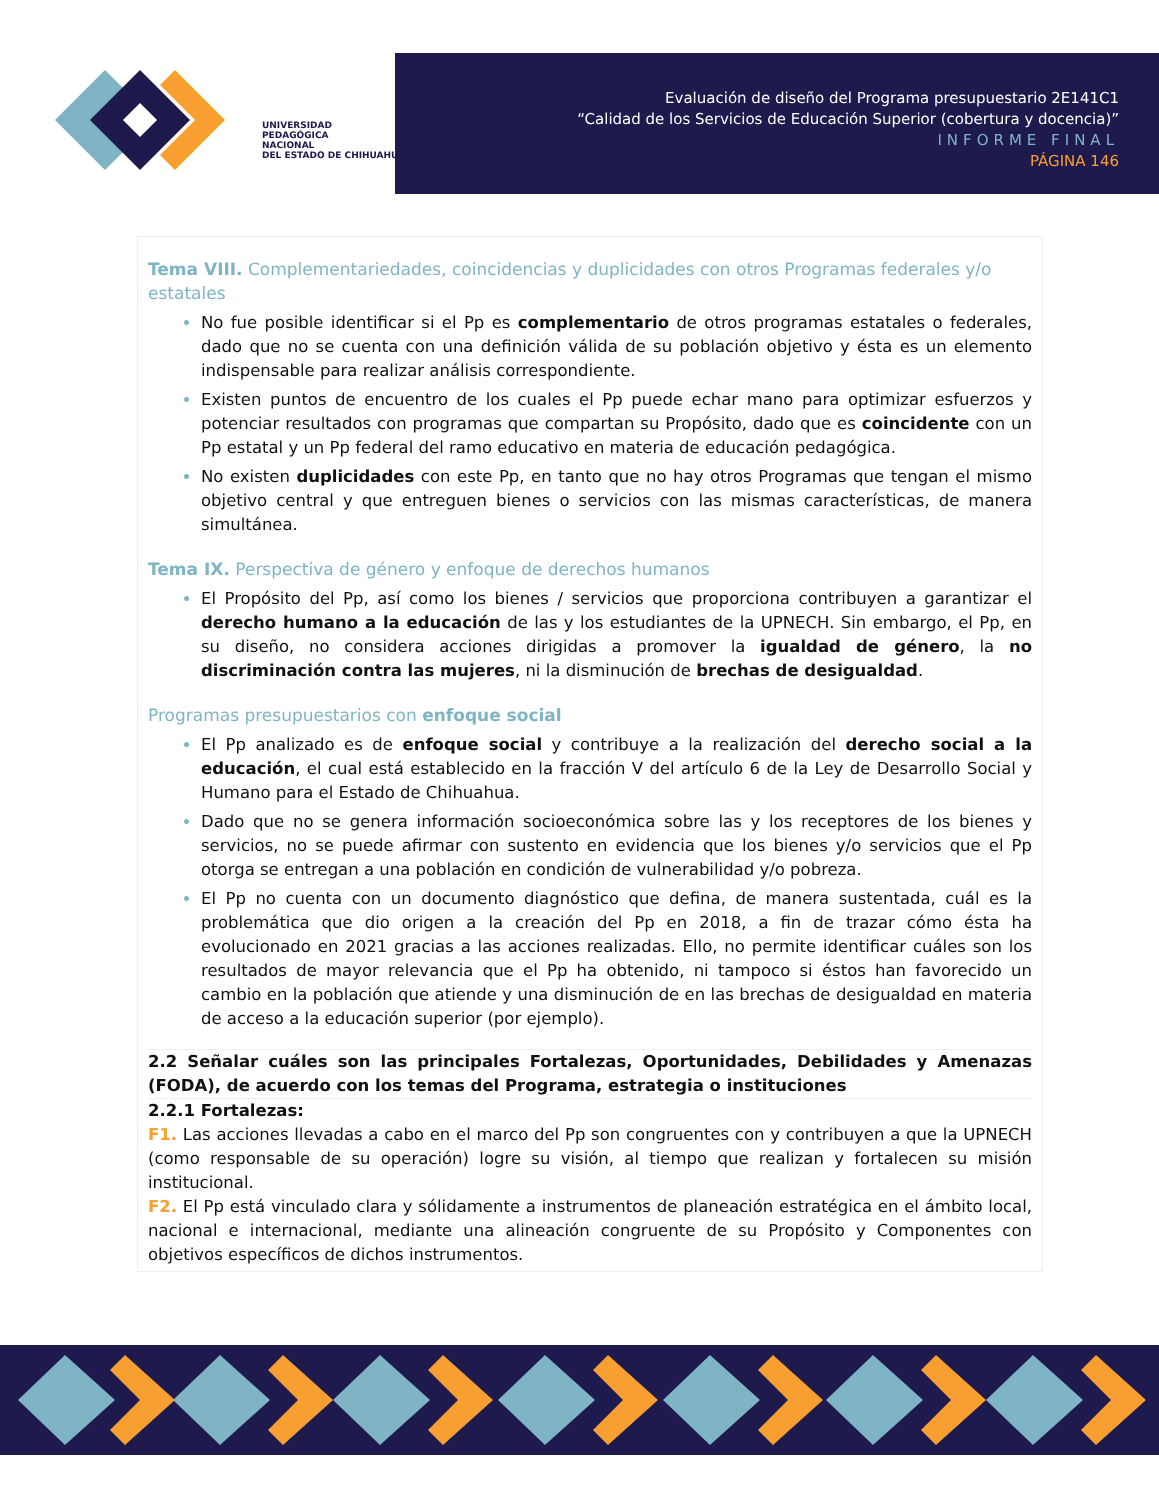UNIVERSIDAD
PEDAGÓGICA
NACIONAL
DEL ESTADO DE CHIHUAHUA
Evaluación de diseño del Programa presupuestario 2E141C1
“Calidad de los Servicios de Educación Superior (cobertura y docencia)”
INFORME FINAL
PÁGINA 146
Tema VIII. Complementariedades, coincidencias y duplicidades con otros Programas federales y/o estatales
No fue posible identificar si el Pp es complementario de otros programas estatales o federales, dado que no se cuenta con una definición válida de su población objetivo y ésta es un elemento indispensable para realizar análisis correspondiente.
Existen puntos de encuentro de los cuales el Pp puede echar mano para optimizar esfuerzos y potenciar resultados con programas que compartan su Propósito, dado que es coincidente con un Pp estatal y un Pp federal del ramo educativo en materia de educación pedagógica.
No existen duplicidades con este Pp, en tanto que no hay otros Programas que tengan el mismo objetivo central y que entreguen bienes o servicios con las mismas características, de manera simultánea.
Tema IX. Perspectiva de género y enfoque de derechos humanos
El Propósito del Pp, así como los bienes / servicios que proporciona contribuyen a garantizar el derecho humano a la educación de las y los estudiantes de la UPNECH. Sin embargo, el Pp, en su diseño, no considera acciones dirigidas a promover la igualdad de género, la no discriminación contra las mujeres, ni la disminución de brechas de desigualdad.
Programas presupuestarios con enfoque social
El Pp analizado es de enfoque social y contribuye a la realización del derecho social a la educación, el cual está establecido en la fracción V del artículo 6 de la Ley de Desarrollo Social y Humano para el Estado de Chihuahua.
Dado que no se genera información socioeconómica sobre las y los receptores de los bienes y servicios, no se puede afirmar con sustento en evidencia que los bienes y/o servicios que el Pp otorga se entregan a una población en condición de vulnerabilidad y/o pobreza.
El Pp no cuenta con un documento diagnóstico que defina, de manera sustentada, cuál es la problemática que dio origen a la creación del Pp en 2018, a fin de trazar cómo ésta ha evolucionado en 2021 gracias a las acciones realizadas. Ello, no permite identificar cuáles son los resultados de mayor relevancia que el Pp ha obtenido, ni tampoco si éstos han favorecido un cambio en la población que atiende y una disminución de en las brechas de desigualdad en materia de acceso a la educación superior (por ejemplo).
2.2 Señalar cuáles son las principales Fortalezas, Oportunidades, Debilidades y Amenazas (FODA), de acuerdo con los temas del Programa, estrategia o instituciones
2.2.1 Fortalezas:
F1. Las acciones llevadas a cabo en el marco del Pp son congruentes con y contribuyen a que la UPNECH (como responsable de su operación) logre su visión, al tiempo que realizan y fortalecen su misión institucional.
F2. El Pp está vinculado clara y sólidamente a instrumentos de planeación estratégica en el ámbito local, nacional e internacional, mediante una alineación congruente de su Propósito y Componentes con objetivos específicos de dichos instrumentos.